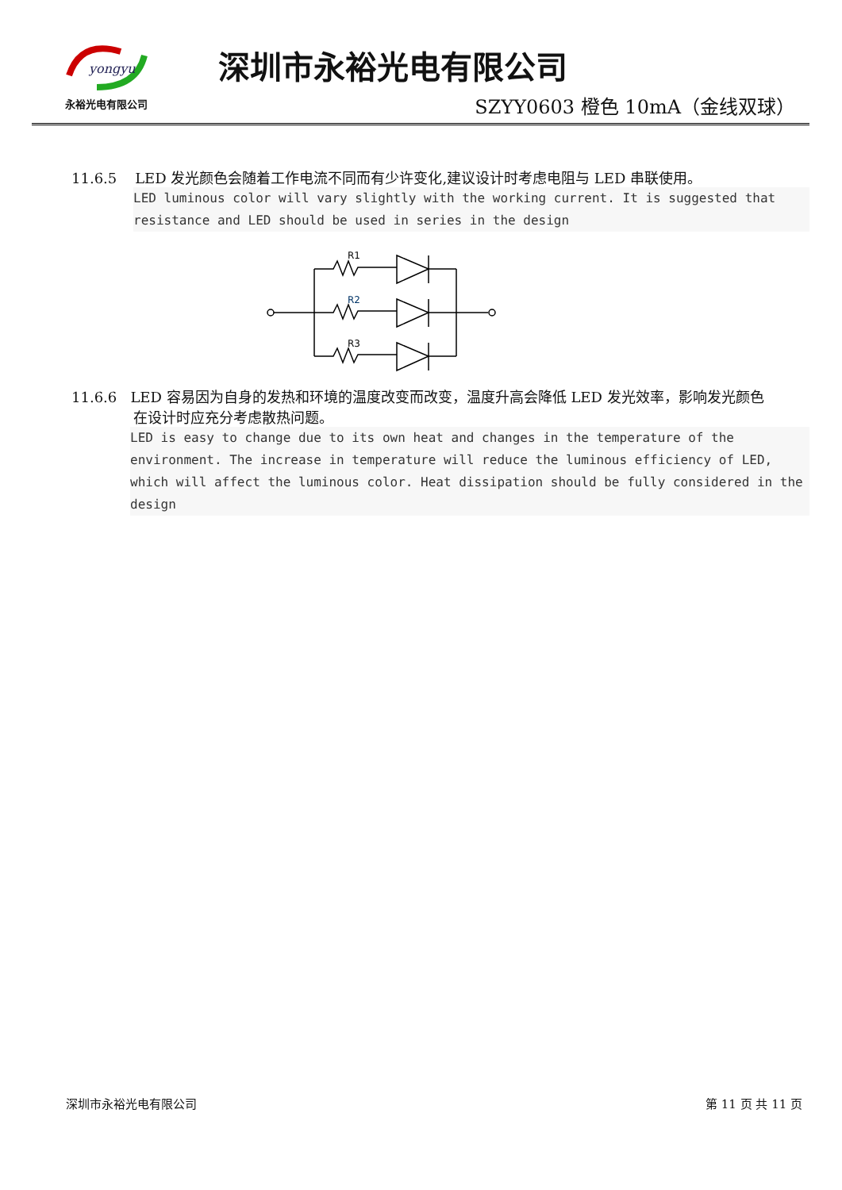yongyu
永裕光电有限公司
深圳市永裕光电有限公司
SZYY0603 橙色 10mA（金线双球）
11.6.5 LED 发光颜色会随着工作电流不同而有少许变化,建议设计时考虑电阻与 LED 串联使用。
LED luminous color will vary slightly with the working current. It is suggested that resistance and LED should be used in series in the design
R1
R2
R3
11.6.6 LED 容易因为自身的发热和环境的温度改变而改变，温度升高会降低 LED 发光效率，影响发光颜色
在设计时应充分考虑散热问题。
LED is easy to change due to its own heat and changes in the temperature of the environment. The increase in temperature will reduce the luminous efficiency of LED, which will affect the luminous color. Heat dissipation should be fully considered in the design
深圳市永裕光电有限公司 第 11 页 共 11 页